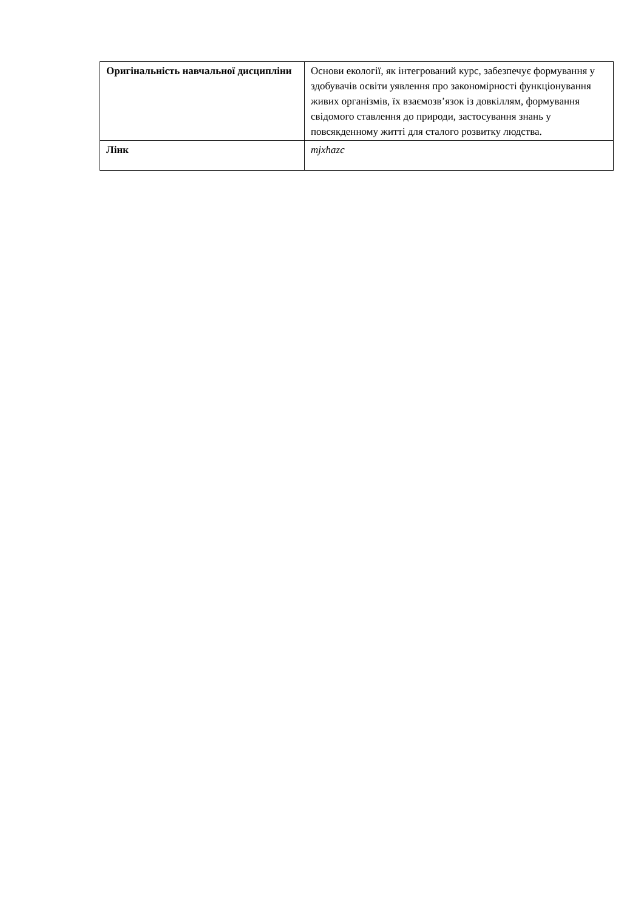| Оригінальність навчальної дисципліни | Основи екології, як інтегрований курс, забезпечує формування у здобувачів освіти уявлення про закономірності функціонування живих організмів, їх взаємозв’язок із довкіллям, формування свідомого ставлення до природи, застосування знань у повсякденному житті для сталого розвитку людства. |
| Лінк | mjxhazc |